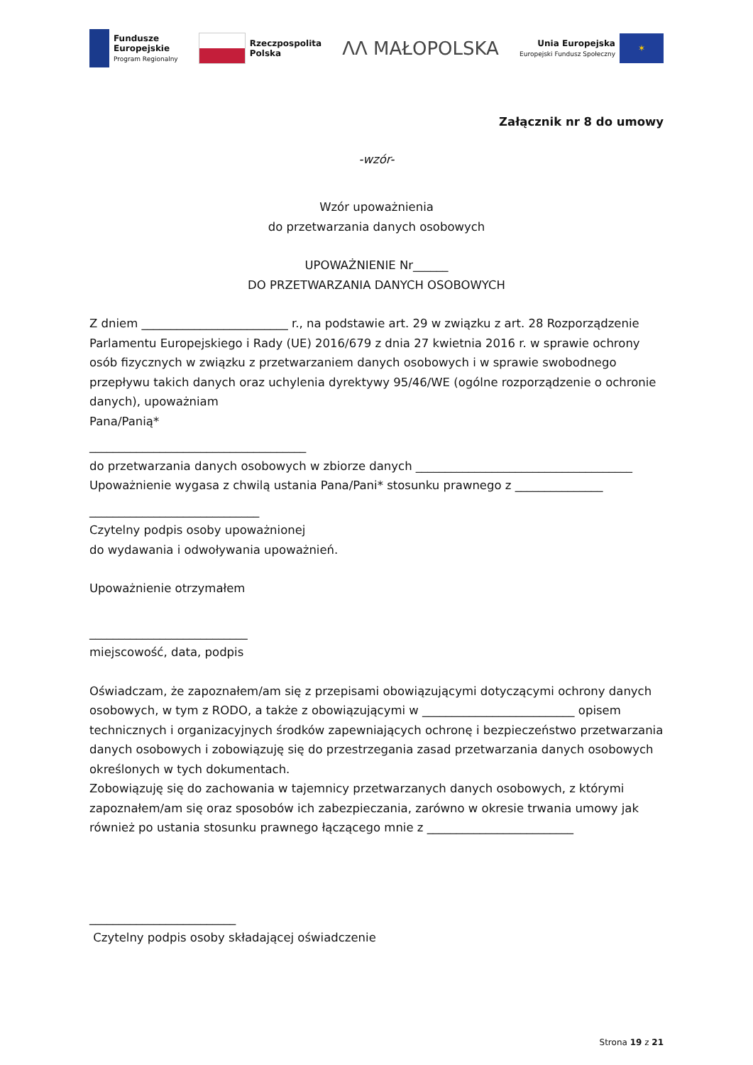Fundusze
Europejskie
Program Regionalny
Rzeczpospolita
Polska
ΛΛ MAŁOPOLSKA
Unia Europejska
Europejski Fundusz Społeczny
✶
Załącznik nr 8 do umowy
-wzór-
Wzór upoważnienia
do przetwarzania danych osobowych
UPOWAŻNIENIE Nr______
DO PRZETWARZANIA DANYCH OSOBOWYCH
Z dniem _________________________ r., na podstawie art. 29 w związku z art. 28 Rozporządzenie Parlamentu Europejskiego i Rady (UE) 2016/679 z dnia 27 kwietnia 2016 r. w sprawie ochrony osób fizycznych w związku z przetwarzaniem danych osobowych i w sprawie swobodnego przepływu takich danych oraz uchylenia dyrektywy 95/46/WE (ogólne rozporządzenie o ochronie danych), upoważniam
Pana/Panią*
_____________________________________
do przetwarzania danych osobowych w zbiorze danych _____________________________________
Upoważnienie wygasa z chwilą ustania Pana/Pani* stosunku prawnego z _______________
_____________________________
Czytelny podpis osoby upoważnionej
do wydawania i odwoływania upoważnień.
Upoważnienie otrzymałem
___________________________
miejscowość, data, podpis
Oświadczam, że zapoznałem/am się z przepisami obowiązującymi dotyczącymi ochrony danych osobowych, w tym z RODO, a także z obowiązującymi w __________________________ opisem technicznych i organizacyjnych środków zapewniających ochronę i bezpieczeństwo przetwarzania danych osobowych i zobowiązuję się do przestrzegania zasad przetwarzania danych osobowych określonych w tych dokumentach.
Zobowiązuję się do zachowania w tajemnicy przetwarzanych danych osobowych, z którymi zapoznałem/am się oraz sposobów ich zabezpieczania, zarówno w okresie trwania umowy jak również po ustania stosunku prawnego łączącego mnie z _________________________
_________________________
Czytelny podpis osoby składającej oświadczenie
Strona 19 z 21